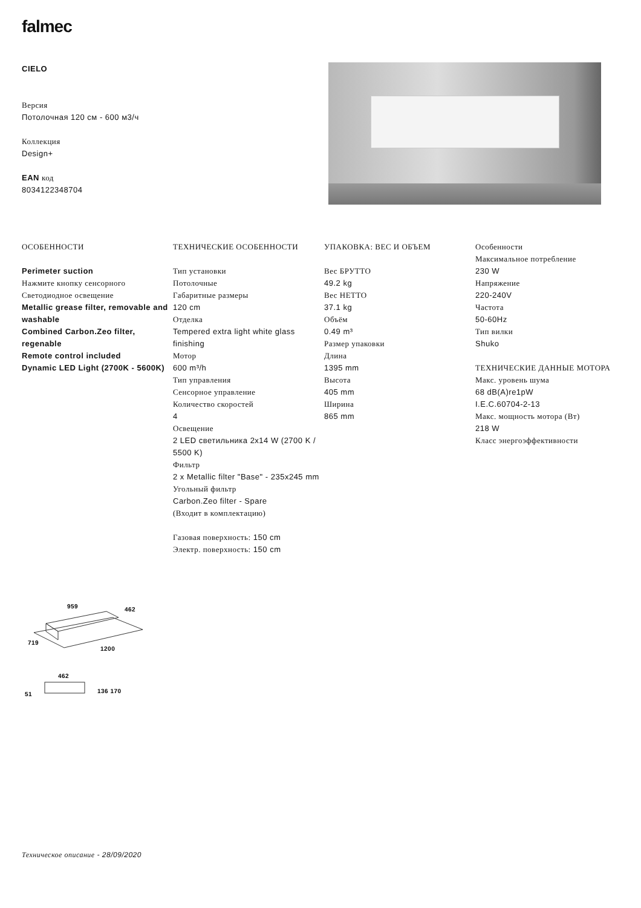falmec
CIELO
Версия
Потолочная 120 см - 600 м3/ч
Коллекция
Design+
EAN код
8034122348704
ОСОБЕННОСТИ
Perimeter suction
Нажмите кнопку сенсорного
Светодиодное освещение
Metallic grease filter, removable and washable
Combined Carbon.Zeo filter, regenable
Remote control included
Dynamic LED Light (2700K - 5600K)
ТЕХНИЧЕСКИЕ ОСОБЕННОСТИ
Тип установки
Потолочные
Габаритные размеры
120 cm
Отделка
Tempered extra light white glass finishing
Мотор
600 m³/h
Тип управления
Сенсорное управление
Количество скоростей
4
Освещение
2 LED светильника 2x14 W (2700 K / 5500 K)
Фильтр
2 x Metallic filter "Base" - 235x245 mm
Угольный фильтр
Carbon.Zeo filter - Spare
(Входит в комплектацию)
Газовая поверхность: 150 cm
Электр. поверхность: 150 cm
УПАКОВКА: ВЕС И ОБЪЕМ
Вес БРУТТО
49.2 kg
Вес НЕТТО
37.1 kg
Объём
0.49 m³
Размер упаковки
Длина
1395 mm
Высота
405 mm
Ширина
865 mm
Особенности
Максимальное потребление
230 W
Напряжение
220-240V
Частота
50-60Hz
Тип вилки
Shuko
ТЕХНИЧЕСКИЕ ДАННЫЕ МОТОРА
Макс. уровень шума
68 dB(A)re1pW
I.E.C.60704-2-13
Макс. мощность мотора (Вт)
218 W
Класс энергоэффективности
959
462
719
1200
462
51
136 170
Техническое описание - 28/09/2020